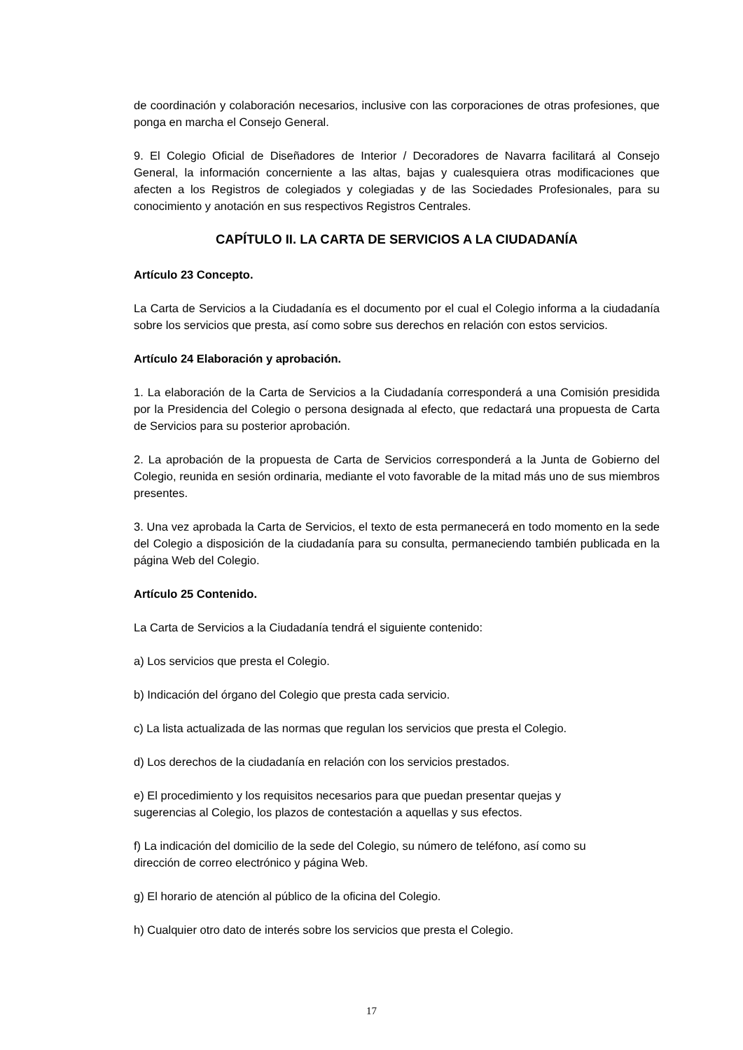de coordinación y colaboración necesarios, inclusive con las corporaciones de otras profesiones, que ponga en marcha el Consejo General.
9. El Colegio Oficial de Diseñadores de Interior / Decoradores de Navarra facilitará al Consejo General, la información concerniente a las altas, bajas y cualesquiera otras modificaciones que afecten a los Registros de colegiados y colegiadas y de las Sociedades Profesionales, para su conocimiento y anotación en sus respectivos Registros Centrales.
CAPÍTULO II. LA CARTA DE SERVICIOS A LA CIUDADANÍA
Artículo 23 Concepto.
La Carta de Servicios a la Ciudadanía es el documento por el cual el Colegio informa a la ciudadanía sobre los servicios que presta, así como sobre sus derechos en relación con estos servicios.
Artículo 24 Elaboración y aprobación.
1. La elaboración de la Carta de Servicios a la Ciudadanía corresponderá a una Comisión presidida por la Presidencia del Colegio o persona designada al efecto, que redactará una propuesta de Carta de Servicios para su posterior aprobación.
2. La aprobación de la propuesta de Carta de Servicios corresponderá a la Junta de Gobierno del Colegio, reunida en sesión ordinaria, mediante el voto favorable de la mitad más uno de sus miembros presentes.
3. Una vez aprobada la Carta de Servicios, el texto de esta permanecerá en todo momento en la sede del Colegio a disposición de la ciudadanía para su consulta, permaneciendo también publicada en la página Web del Colegio.
Artículo 25 Contenido.
La Carta de Servicios a la Ciudadanía tendrá el siguiente contenido:
a) Los servicios que presta el Colegio.
b) Indicación del órgano del Colegio que presta cada servicio.
c) La lista actualizada de las normas que regulan los servicios que presta el Colegio.
d) Los derechos de la ciudadanía en relación con los servicios prestados.
e) El procedimiento y los requisitos necesarios para que puedan presentar quejas y
sugerencias al Colegio, los plazos de contestación a aquellas y sus efectos.
f) La indicación del domicilio de la sede del Colegio, su número de teléfono, así como su
dirección de correo electrónico y página Web.
g) El horario de atención al público de la oficina del Colegio.
h) Cualquier otro dato de interés sobre los servicios que presta el Colegio.
17